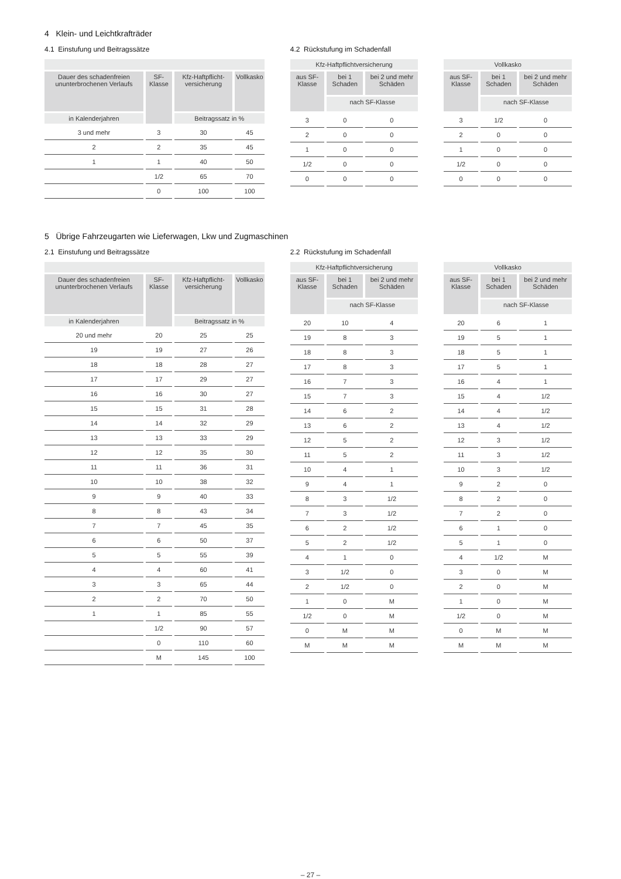4 Klein- und Leichtkrafträder
4.1 Einstufung und Beitragssätze
| Dauer des schadenfreien ununterbrochenen Verlaufs | SF-Klasse | Kfz-Haftpflicht-versicherung | Vollkasko |
| --- | --- | --- | --- |
| in Kalenderjahren | | Beitragssatz in % | |
| 3 und mehr | 3 | 30 | 45 |
| 2 | 2 | 35 | 45 |
| 1 | 1 | 40 | 50 |
| | 1/2 | 65 | 70 |
| | 0 | 100 | 100 |
4.2 Rückstufung im Schadenfall
| Kfz-Haftpflichtversicherung | | |
| --- | --- | --- |
| aus SF-Klasse | bei 1 Schaden | bei 2 und mehr Schäden |
| | nach SF-Klasse | |
| 3 | 0 | 0 |
| 2 | 0 | 0 |
| 1 | 0 | 0 |
| 1/2 | 0 | 0 |
| 0 | 0 | 0 |
| Vollkasko | | |
| --- | --- | --- |
| aus SF-Klasse | bei 1 Schaden | bei 2 und mehr Schäden |
| | nach SF-Klasse | |
| 3 | 1/2 | 0 |
| 2 | 0 | 0 |
| 1 | 0 | 0 |
| 1/2 | 0 | 0 |
| 0 | 0 | 0 |
5 Übrige Fahrzeugarten wie Lieferwagen, Lkw und Zugmaschinen
2.1 Einstufung und Beitragssätze
| Dauer des schadenfreien ununterbrochenen Verlaufs | SF-Klasse | Kfz-Haftpflicht-versicherung | Vollkasko |
| --- | --- | --- | --- |
| in Kalenderjahren | | Beitragssatz in % | |
| 20 und mehr | 20 | 25 | 25 |
| 19 | 19 | 27 | 26 |
| 18 | 18 | 28 | 27 |
| 17 | 17 | 29 | 27 |
| 16 | 16 | 30 | 27 |
| 15 | 15 | 31 | 28 |
| 14 | 14 | 32 | 29 |
| 13 | 13 | 33 | 29 |
| 12 | 12 | 35 | 30 |
| 11 | 11 | 36 | 31 |
| 10 | 10 | 38 | 32 |
| 9 | 9 | 40 | 33 |
| 8 | 8 | 43 | 34 |
| 7 | 7 | 45 | 35 |
| 6 | 6 | 50 | 37 |
| 5 | 5 | 55 | 39 |
| 4 | 4 | 60 | 41 |
| 3 | 3 | 65 | 44 |
| 2 | 2 | 70 | 50 |
| 1 | 1 | 85 | 55 |
| | 1/2 | 90 | 57 |
| | 0 | 110 | 60 |
| | M | 145 | 100 |
2.2 Rückstufung im Schadenfall
| Kfz-Haftpflichtversicherung | | |
| --- | --- | --- |
| aus SF-Klasse | bei 1 Schaden | bei 2 und mehr Schäden |
| | nach SF-Klasse | |
| 20 | 10 | 4 |
| 19 | 8 | 3 |
| 18 | 8 | 3 |
| 17 | 8 | 3 |
| 16 | 7 | 3 |
| 15 | 7 | 3 |
| 14 | 6 | 2 |
| 13 | 6 | 2 |
| 12 | 5 | 2 |
| 11 | 5 | 2 |
| 10 | 4 | 1 |
| 9 | 4 | 1 |
| 8 | 3 | 1/2 |
| 7 | 3 | 1/2 |
| 6 | 2 | 1/2 |
| 5 | 2 | 1/2 |
| 4 | 1 | 0 |
| 3 | 1/2 | 0 |
| 2 | 1/2 | 0 |
| 1 | 0 | M |
| 1/2 | 0 | M |
| 0 | M | M |
| M | M | M |
| Vollkasko | | |
| --- | --- | --- |
| aus SF-Klasse | bei 1 Schaden | bei 2 und mehr Schäden |
| | nach SF-Klasse | |
| 20 | 6 | 1 |
| 19 | 5 | 1 |
| 18 | 5 | 1 |
| 17 | 5 | 1 |
| 16 | 4 | 1 |
| 15 | 4 | 1/2 |
| 14 | 4 | 1/2 |
| 13 | 4 | 1/2 |
| 12 | 3 | 1/2 |
| 11 | 3 | 1/2 |
| 10 | 3 | 1/2 |
| 9 | 2 | 0 |
| 8 | 2 | 0 |
| 7 | 2 | 0 |
| 6 | 1 | 0 |
| 5 | 1 | 0 |
| 4 | 1/2 | M |
| 3 | 0 | M |
| 2 | 0 | M |
| 1 | 0 | M |
| 1/2 | 0 | M |
| 0 | M | M |
| M | M | M |
– 27 –